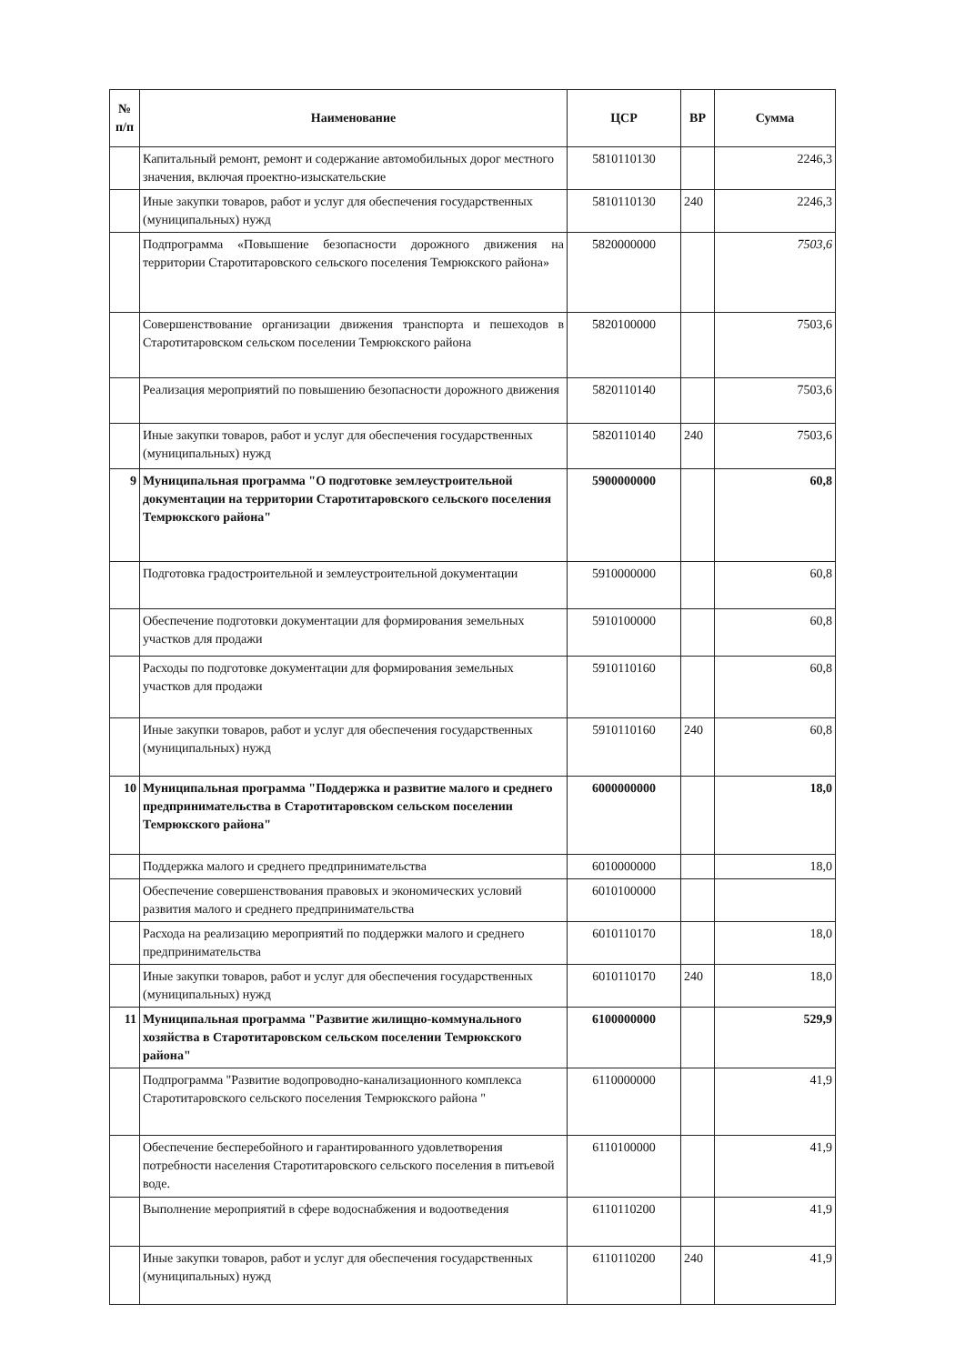| № п/п | Наименование | ЦСР | ВР | Сумма |
| --- | --- | --- | --- | --- |
| | Капитальный ремонт, ремонт и содержание автомобильных дорог местного значения, включая проектно-изыскательские | 5810110130 | | 2246,3 |
| | Иные закупки товаров, работ и услуг для обеспечения государственных (муниципальных) нужд | 5810110130 | 240 | 2246,3 |
| | Подпрограмма «Повышение безопасности дорожного движения на территории Старотитаровского сельского поселения Темрюкского района» | 5820000000 | | 7503,6 |
| | Совершенствование организации движения транспорта и пешеходов в Старотитаровском сельском поселении Темрюкского района | 5820100000 | | 7503,6 |
| | Реализация мероприятий по повышению безопасности дорожного движения | 5820110140 | | 7503,6 |
| | Иные закупки товаров, работ и услуг для обеспечения государственных (муниципальных) нужд | 5820110140 | 240 | 7503,6 |
| 9 | Муниципальная программа "О подготовке землеустроительной документации на территории Старотитаровского сельского поселения Темрюкского района" | 5900000000 | | 60,8 |
| | Подготовка градостроительной и землеустроительной документации | 5910000000 | | 60,8 |
| | Обеспечение подготовки документации для формирования земельных участков для продажи | 5910100000 | | 60,8 |
| | Расходы по подготовке документации для формирования земельных участков для продажи | 5910110160 | | 60,8 |
| | Иные закупки товаров, работ и услуг для обеспечения государственных (муниципальных) нужд | 5910110160 | 240 | 60,8 |
| 10 | Муниципальная программа "Поддержка и развитие малого и среднего предпринимательства в Старотитаровском сельском поселении Темрюкского района" | 6000000000 | | 18,0 |
| | Поддержка малого и среднего предпринимательства | 6010000000 | | 18,0 |
| | Обеспечение совершенствования правовых и экономических условий развития малого и среднего предпринимательства | 6010100000 | | |
| | Расхода на реализацию мероприятий по поддержки малого и среднего предпринимательства | 6010110170 | | 18,0 |
| | Иные закупки товаров, работ и услуг для обеспечения государственных (муниципальных) нужд | 6010110170 | 240 | 18,0 |
| 11 | Муниципальная программа "Развитие жилищно-коммунального хозяйства в Старотитаровском сельском поселении Темрюкского района" | 6100000000 | | 529,9 |
| | Подпрограмма "Развитие водопроводно-канализационного комплекса Старотитаровского сельского поселения Темрюкского района " | 6110000000 | | 41,9 |
| | Обеспечение бесперебойного и гарантированного удовлетворения потребности населения Старотитаровского сельского поселения в питьевой воде. | 6110100000 | | 41,9 |
| | Выполнение мероприятий в сфере водоснабжения и водоотведения | 6110110200 | | 41,9 |
| | Иные закупки товаров, работ и услуг для обеспечения государственных (муниципальных) нужд | 6110110200 | 240 | 41,9 |